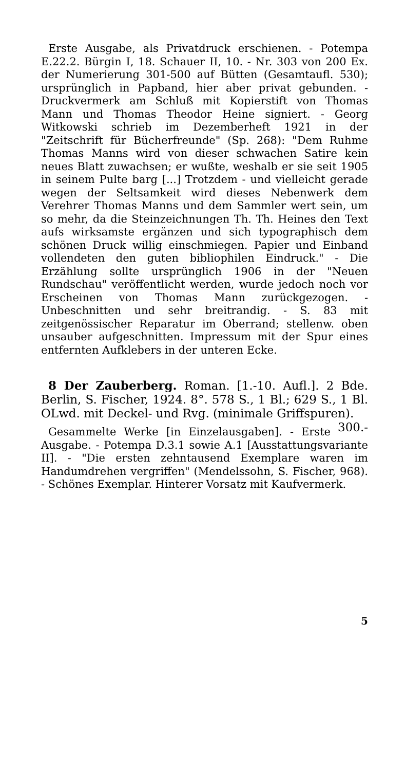Erste Ausgabe, als Privatdruck erschienen. - Potempa E.22.2. Bürgin I, 18. Schauer II, 10. - Nr. 303 von 200 Ex. der Numerierung 301-500 auf Bütten (Gesamtaufl. 530); ursprünglich in Papband, hier aber privat gebunden. - Druckvermerk am Schluß mit Kopierstift von Thomas Mann und Thomas Theodor Heine signiert. - Georg Witkowski schrieb im Dezemberheft 1921 in der "Zeitschrift für Bücherfreunde" (Sp. 268): "Dem Ruhme Thomas Manns wird von dieser schwachen Satire kein neues Blatt zuwachsen; er wußte, weshalb er sie seit 1905 in seinem Pulte barg [...] Trotzdem - und vielleicht gerade wegen der Seltsamkeit wird dieses Nebenwerk dem Verehrer Thomas Manns und dem Sammler wert sein, um so mehr, da die Steinzeichnungen Th. Th. Heines den Text aufs wirksamste ergänzen und sich typographisch dem schönen Druck willig einschmiegen. Papier und Einband vollendeten den guten bibliophilen Eindruck." - Die Erzählung sollte ursprünglich 1906 in der "Neuen Rundschau" veröffentlicht werden, wurde jedoch noch vor Erscheinen von Thomas Mann zurückgezogen. - Unbeschnitten und sehr breitrandig. - S. 83 mit zeitgenössischer Reparatur im Oberrand; stellenw. oben unsauber aufgeschnitten. Impressum mit der Spur eines entfernten Aufklebers in der unteren Ecke.
8 Der Zauberberg. Roman. [1.-10. Aufl.]. 2 Bde. Berlin, S. Fischer, 1924. 8°. 578 S., 1 Bl.; 629 S., 1 Bl. OLwd. mit Deckel- und Rvg. (minimale Griffspuren). 300.-
Gesammelte Werke [in Einzelausgaben]. - Erste Ausgabe. - Potempa D.3.1 sowie A.1 [Ausstattungsvariante II]. - "Die ersten zehntausend Exemplare waren im Handumdrehen vergriffen" (Mendelssohn, S. Fischer, 968). - Schönes Exemplar. Hinterer Vorsatz mit Kaufvermerk.
5